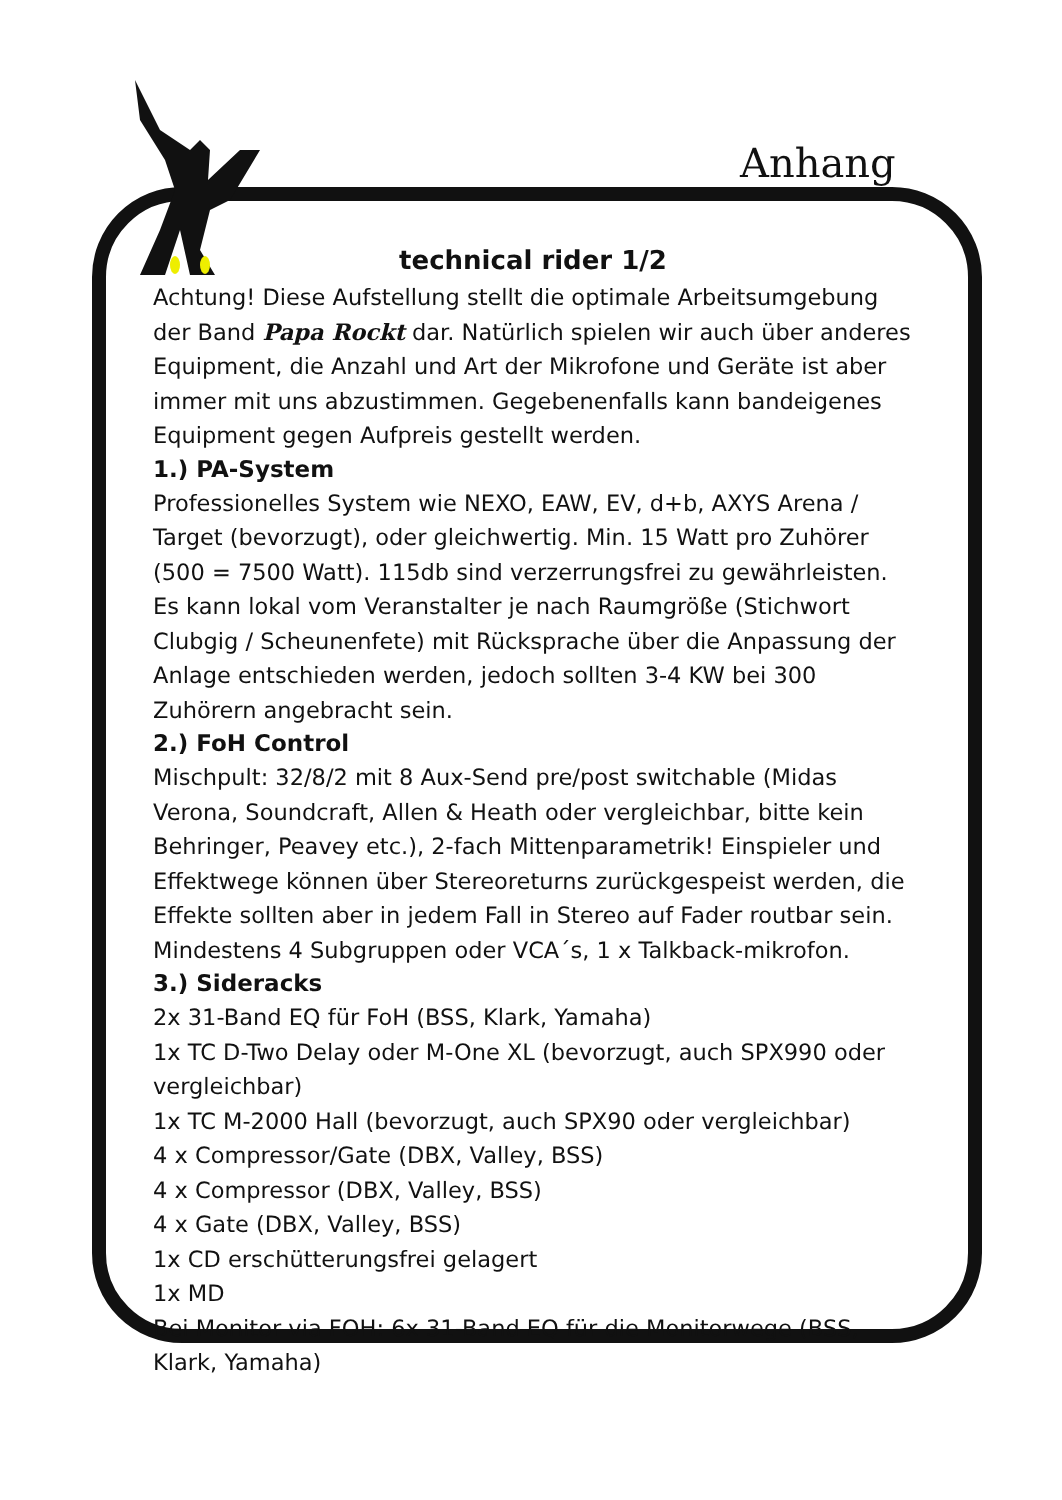Anhang
technical rider 1/2
Achtung! Diese Aufstellung stellt die optimale Arbeitsumgebung der Band Papa Rockt dar. Natürlich spielen wir auch über anderes Equipment, die Anzahl und Art der Mikrofone und Geräte ist aber immer mit uns abzustimmen. Gegebenenfalls kann bandeigenes Equipment gegen Aufpreis gestellt werden.
1.) PA-System
Professionelles System wie NEXO, EAW, EV, d+b, AXYS Arena / Target (bevorzugt), oder gleichwertig. Min. 15 Watt pro Zuhörer (500 = 7500 Watt). 115db sind verzerrungsfrei zu gewährleisten. Es kann lokal vom Veranstalter je nach Raumgröße (Stichwort Clubgig / Scheunenfete) mit Rücksprache über die Anpassung der Anlage entschieden werden, jedoch sollten 3-4 KW bei 300 Zuhörern angebracht sein.
2.) FoH Control
Mischpult: 32/8/2 mit 8 Aux-Send pre/post switchable (Midas Verona, Soundcraft, Allen & Heath oder vergleichbar, bitte kein Behringer, Peavey etc.), 2-fach Mittenparametrik! Einspieler und Effektwege können über Stereoreturns zurückgespeist werden, die Effekte sollten aber in jedem Fall in Stereo auf Fader routbar sein. Mindestens 4 Subgruppen oder VCA´s, 1 x Talkback-mikrofon.
3.) Sideracks
2x 31-Band EQ für FoH (BSS, Klark, Yamaha)
1x TC D-Two Delay oder M-One XL (bevorzugt, auch SPX990 oder vergleichbar)
1x TC M-2000 Hall (bevorzugt, auch SPX90 oder vergleichbar)
4 x Compressor/Gate (DBX, Valley, BSS)
4 x Compressor (DBX, Valley, BSS)
4 x Gate (DBX, Valley, BSS)
1x CD erschütterungsfrei gelagert
1x MD
Bei Monitor via FOH: 6x 31-Band EQ für die Monitorwege (BSS, Klark, Yamaha)